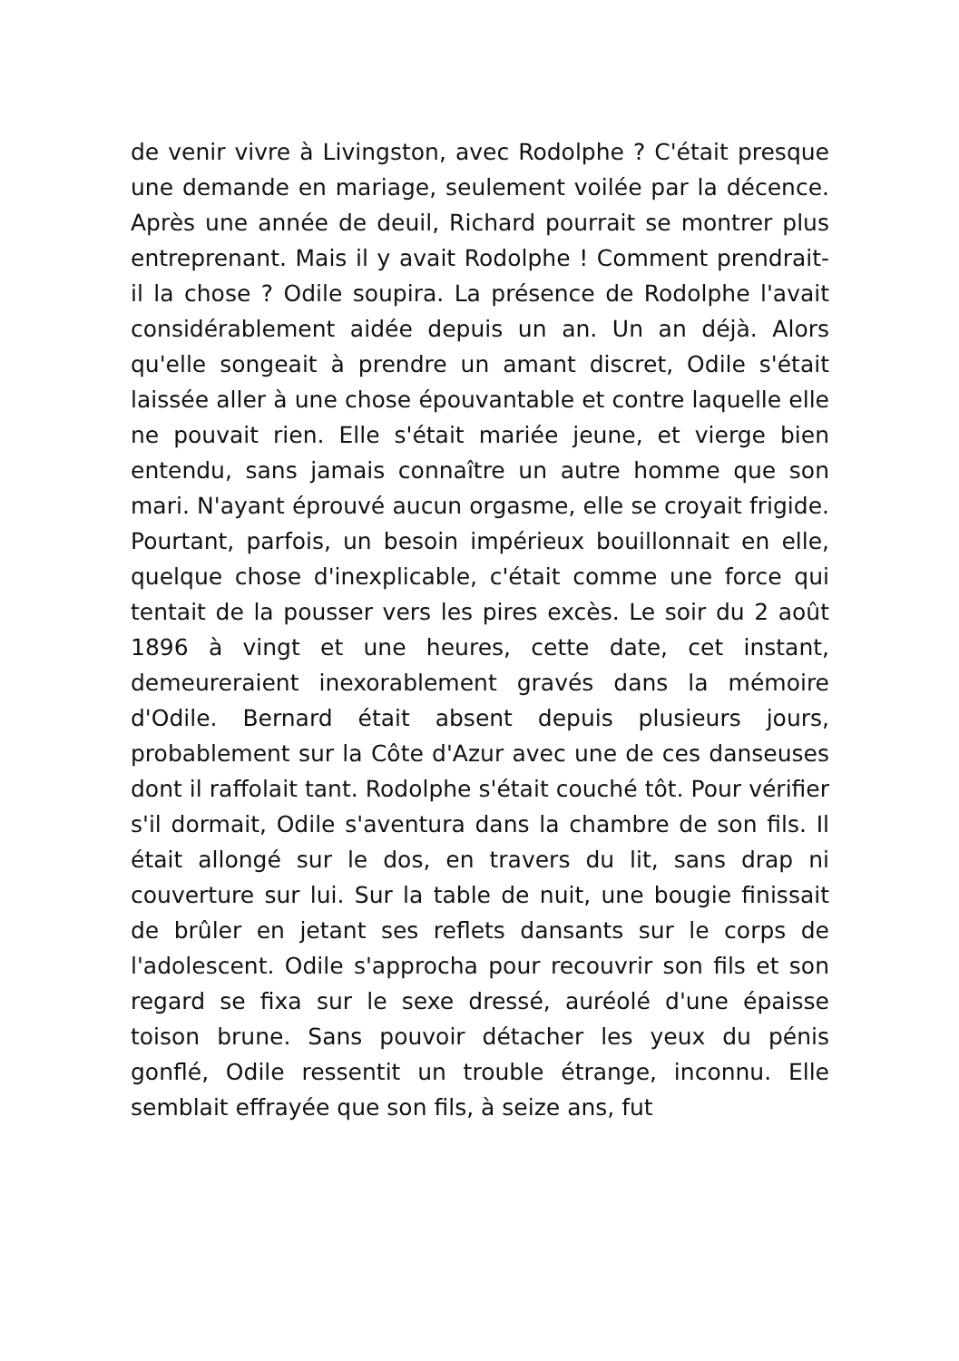de venir vivre à Livingston, avec Rodolphe ? C'était presque une demande en mariage, seulement voilée par la décence. Après une année de deuil, Richard pourrait se montrer plus entreprenant. Mais il y avait Rodolphe ! Comment prendrait-il la chose ? Odile soupira. La présence de Rodolphe l'avait considérablement aidée depuis un an. Un an déjà. Alors qu'elle songeait à prendre un amant discret, Odile s'était laissée aller à une chose épouvantable et contre laquelle elle ne pouvait rien. Elle s'était mariée jeune, et vierge bien entendu, sans jamais connaître un autre homme que son mari. N'ayant éprouvé aucun orgasme, elle se croyait frigide. Pourtant, parfois, un besoin impérieux bouillonnait en elle, quelque chose d'inexplicable, c'était comme une force qui tentait de la pousser vers les pires excès. Le soir du 2 août 1896 à vingt et une heures, cette date, cet instant, demeureraient inexorablement gravés dans la mémoire d'Odile. Bernard était absent depuis plusieurs jours, probablement sur la Côte d'Azur avec une de ces danseuses dont il raffolait tant. Rodolphe s'était couché tôt. Pour vérifier s'il dormait, Odile s'aventura dans la chambre de son fils. Il était allongé sur le dos, en travers du lit, sans drap ni couverture sur lui. Sur la table de nuit, une bougie finissait de brûler en jetant ses reflets dansants sur le corps de l'adolescent. Odile s'approcha pour recouvrir son fils et son regard se fixa sur le sexe dressé, auréolé d'une épaisse toison brune. Sans pouvoir détacher les yeux du pénis gonflé, Odile ressentit un trouble étrange, inconnu. Elle semblait effrayée que son fils, à seize ans, fut